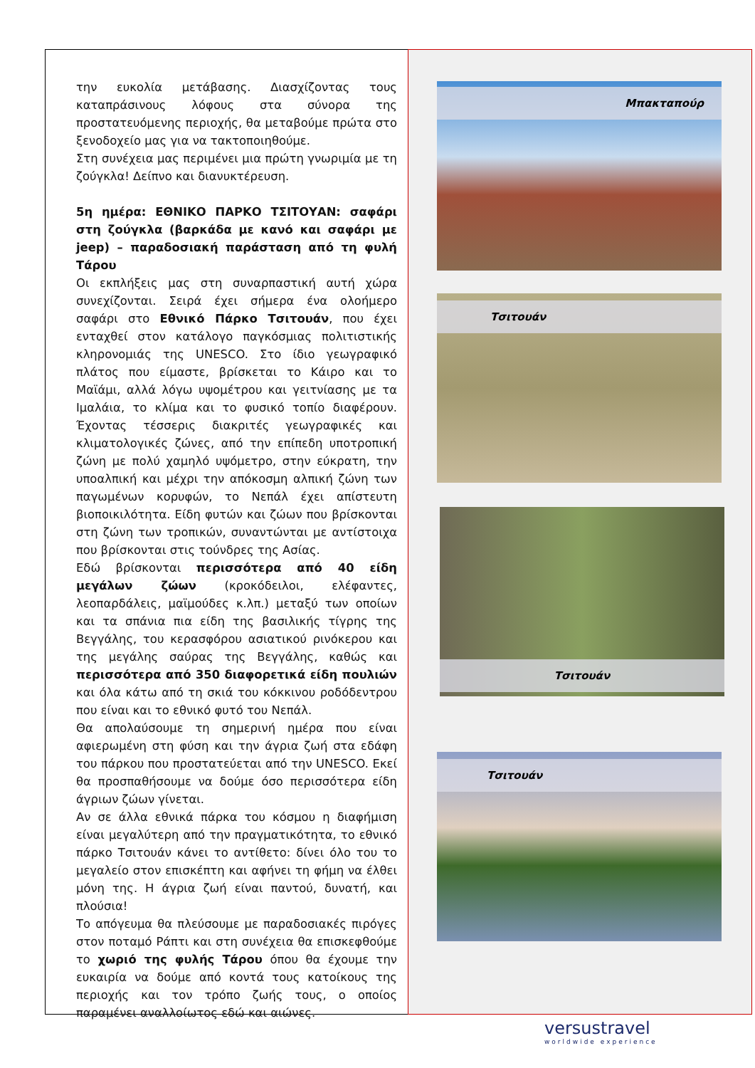την ευκολία μετάβασης. Διασχίζοντας τους καταπράσινους λόφους στα σύνορα της προστατευόμενης περιοχής, θα μεταβούμε πρώτα στο ξενοδοχείο μας για να τακτοποιηθούμε.
Στη συνέχεια μας περιμένει μια πρώτη γνωριμία με τη ζούγκλα! Δείπνο και διανυκτέρευση.
5η ημέρα: ΕΘΝΙΚΟ ΠΑΡΚΟ ΤΣΙΤΟΥΑΝ: σαφάρι στη ζούγκλα (βαρκάδα με κανό και σαφάρι με jeep) – παραδοσιακή παράσταση από τη φυλή Τάρου
Οι εκπλήξεις μας στη συναρπαστική αυτή χώρα συνεχίζονται. Σειρά έχει σήμερα ένα ολοήμερο σαφάρι στο Εθνικό Πάρκο Τσιτουάν, που έχει ενταχθεί στον κατάλογο παγκόσμιας πολιτιστικής κληρονομιάς της UNESCO. Στο ίδιο γεωγραφικό πλάτος που είμαστε, βρίσκεται το Κάιρο και το Μαϊάμι, αλλά λόγω υψομέτρου και γειτνίασης με τα Ιμαλάια, το κλίμα και το φυσικό τοπίο διαφέρουν. Έχοντας τέσσερις διακριτές γεωγραφικές και κλιματολογικές ζώνες, από την επίπεδη υποτροπική ζώνη με πολύ χαμηλό υψόμετρο, στην εύκρατη, την υποαλπική και μέχρι την απόκοσμη αλπική ζώνη των παγωμένων κορυφών, το Νεπάλ έχει απίστευτη βιοποικιλότητα. Είδη φυτών και ζώων που βρίσκονται στη ζώνη των τροπικών, συναντώνται με αντίστοιχα που βρίσκονται στις τούνδρες της Ασίας.
Εδώ βρίσκονται περισσότερα από 40 είδη μεγάλων ζώων (κροκόδειλοι, ελέφαντες, λεοπαρδάλεις, μαϊμούδες κ.λπ.) μεταξύ των οποίων και τα σπάνια πια είδη της βασιλικής τίγρης της Βεγγάλης, του κερασφόρου ασιατικού ρινόκερου και της μεγάλης σαύρας της Βεγγάλης, καθώς και περισσότερα από 350 διαφορετικά είδη πουλιών και όλα κάτω από τη σκιά του κόκκινου ροδόδεντρου που είναι και το εθνικό φυτό του Νεπάλ.
Θα απολαύσουμε τη σημερινή ημέρα που είναι αφιερωμένη στη φύση και την άγρια ζωή στα εδάφη του πάρκου που προστατεύεται από την UNESCO. Εκεί θα προσπαθήσουμε να δούμε όσο περισσότερα είδη άγριων ζώων γίνεται.
Αν σε άλλα εθνικά πάρκα του κόσμου η διαφήμιση είναι μεγαλύτερη από την πραγματικότητα, το εθνικό πάρκο Τσιτουάν κάνει το αντίθετο: δίνει όλο του το μεγαλείο στον επισκέπτη και αφήνει τη φήμη να έλθει μόνη της. Η άγρια ζωή είναι παντού, δυνατή, και πλούσια!
Το απόγευμα θα πλεύσουμε με παραδοσιακές πιρόγες στον ποταμό Ράπτι και στη συνέχεια θα επισκεφθούμε το χωριό της φυλής Τάρου όπου θα έχουμε την ευκαιρία να δούμε από κοντά τους κατοίκους της περιοχής και τον τρόπο ζωής τους, ο οποίος παραμένει αναλλοίωτος εδώ και αιώνες.
Μπακταπούρ
Τσιτουάν
Τσιτουάν
Τσιτουάν
versustravel
worldwide experience